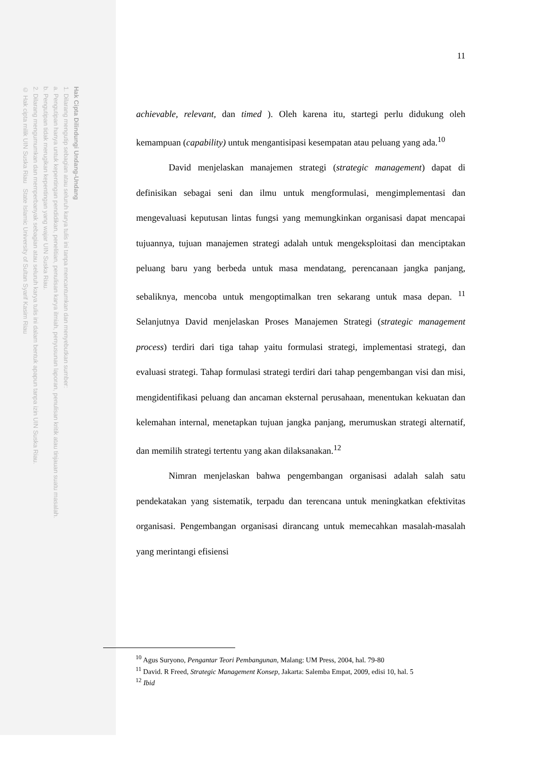Hak Cipta Dilindungi Undang-Undang
1. Dilarang mengutip sebagian atau seluruh karya tulis ini tanpa mencantumkan dan menyebutkan sumber:
a. Pengutipan hanya untuk kepentingan pendidikan, penelitian, penulisan karya ilmiah, penyusunan laporan, penulisan kritik atau tinjauan suatu masalah.
b. Pengutipan tidak merugikan kepentingan yang wajar UIN Suska Riau.
2. Dilarang mengumumkan dan memperbanyak sebagian atau seluruh karya tulis ini dalam bentuk apapun tanpa izin UIN Suska Riau.
© Hak cipta milik UIN Suska Riau State Islamic University of Sultan Syarif Kasim Riau
11
achievable, relevant, dan timed ). Oleh karena itu, startegi perlu didukung oleh kemampuan (capability) untuk mengantisipasi kesempatan atau peluang yang ada.<sup>10</sup>
David menjelaskan manajemen strategi (strategic management) dapat di definisikan sebagai seni dan ilmu untuk mengformulasi, mengimplementasi dan mengevaluasi keputusan lintas fungsi yang memungkinkan organisasi dapat mencapai tujuannya, tujuan manajemen strategi adalah untuk mengeksploitasi dan menciptakan peluang baru yang berbeda untuk masa mendatang, perencanaan jangka panjang, sebaliknya, mencoba untuk mengoptimalkan tren sekarang untuk masa depan. <sup>11</sup> Selanjutnya David menjelaskan Proses Manajemen Strategi (strategic management process) terdiri dari tiga tahap yaitu formulasi strategi, implementasi strategi, dan evaluasi strategi. Tahap formulasi strategi terdiri dari tahap pengembangan visi dan misi, mengidentifikasi peluang dan ancaman eksternal perusahaan, menentukan kekuatan dan kelemahan internal, menetapkan tujuan jangka panjang, merumuskan strategi alternatif, dan memilih strategi tertentu yang akan dilaksanakan.<sup>12</sup>
Nimran menjelaskan bahwa pengembangan organisasi adalah salah satu pendekatakan yang sistematik, terpadu dan terencana untuk meningkatkan efektivitas organisasi. Pengembangan organisasi dirancang untuk memecahkan masalah-masalah yang merintangi efisiensi
<sup>10</sup> Agus Suryono, Pengantar Teori Pembangunan, Malang: UM Press, 2004, hal. 79-80
<sup>11</sup> David. R Freed, Strategic Management Konsep, Jakarta: Salemba Empat, 2009, edisi 10, hal. 5
<sup>12</sup> Ibid